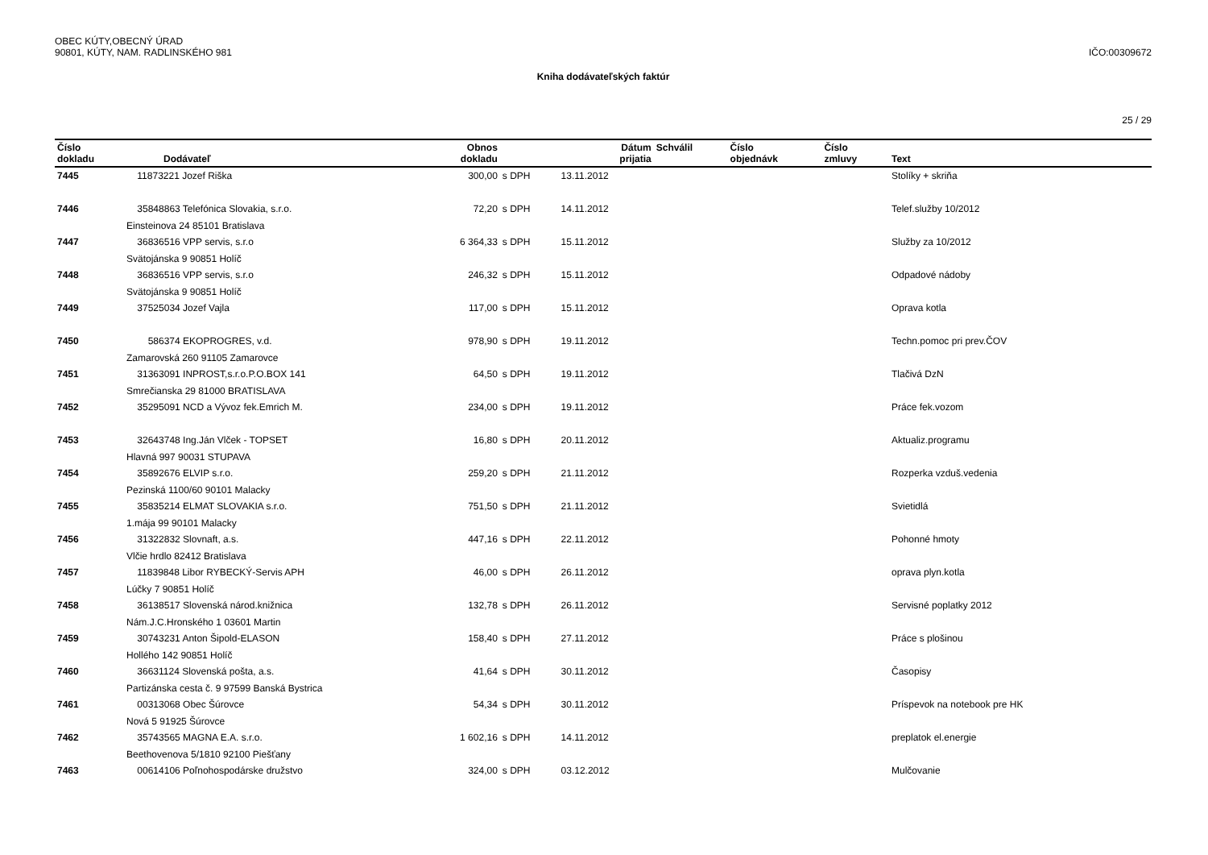OBEC KÚTY,OBECNÝ ÚRAD
90801, KÚTY, NAM. RADLINSKÉHO 981
IČO:00309672
Kniha dodávateľských faktúr
25 / 29
| Číslo dokladu | | Dodávateľ | Obnos dokladu | | Dátum prijatia | Schválil | Číslo objednávk | Číslo zmluvy | Text |
| --- | --- | --- | --- | --- | --- | --- | --- | --- | --- |
| 7445 | 11873221 Jozef Riška | | 300,00 | s DPH | 13.11.2012 | | | | Stolíky + skriňa |
| 7446 | 35848863 Telefónica Slovakia, s.r.o. | | 72,20 | s DPH | 14.11.2012 | | | | Telef.služby 10/2012 |
| | Einsteinova 24 85101 Bratislava | | | | | | | | |
| 7447 | 36836516 VPP servis, s.r.o | | 6 364,33 | s DPH | 15.11.2012 | | | | Služby za 10/2012 |
| | Svätojánska 9 90851 Holíč | | | | | | | | |
| 7448 | 36836516 VPP servis, s.r.o | | 246,32 | s DPH | 15.11.2012 | | | | Odpadové nádoby |
| | Svätojánska 9 90851 Holíč | | | | | | | | |
| 7449 | 37525034 Jozef Vajla | | 117,00 | s DPH | 15.11.2012 | | | | Oprava kotla |
| 7450 | 586374 EKOPROGRES, v.d. | | 978,90 | s DPH | 19.11.2012 | | | | Techn.pomoc pri prev.ČOV |
| | Zamarovská 260 91105 Zamarovce | | | | | | | | |
| 7451 | 31363091 INPROST,s.r.o.P.O.BOX 141 | | 64,50 | s DPH | 19.11.2012 | | | | Tlačivá DzN |
| | Smrečianska 29 81000 BRATISLAVA | | | | | | | | |
| 7452 | 35295091 NCD a Vývoz fek.Emrich M. | | 234,00 | s DPH | 19.11.2012 | | | | Práce fek.vozom |
| 7453 | 32643748 Ing.Ján Vlček - TOPSET | | 16,80 | s DPH | 20.11.2012 | | | | Aktualiz.programu |
| | Hlavná 997 90031 STUPAVA | | | | | | | | |
| 7454 | 35892676 ELVIP s.r.o. | | 259,20 | s DPH | 21.11.2012 | | | | Rozperka vzduš.vedenia |
| | Pezinská 1100/60 90101 Malacky | | | | | | | | |
| 7455 | 35835214 ELMAT SLOVAKIA s.r.o. | | 751,50 | s DPH | 21.11.2012 | | | | Svietidlá |
| | 1.mája 99 90101 Malacky | | | | | | | | |
| 7456 | 31322832 Slovnaft, a.s. | | 447,16 | s DPH | 22.11.2012 | | | | Pohonné hmoty |
| | Vlčie hrdlo 82412 Bratislava | | | | | | | | |
| 7457 | 11839848 Libor RYBECKÝ-Servis APH | | 46,00 | s DPH | 26.11.2012 | | | | oprava plyn.kotla |
| | Lúčky 7 90851 Holíč | | | | | | | | |
| 7458 | 36138517 Slovenská národ.knižnica | | 132,78 | s DPH | 26.11.2012 | | | | Servisné poplatky 2012 |
| | Nám.J.C.Hronského 1 03601 Martin | | | | | | | | |
| 7459 | 30743231 Anton Šipold-ELASON | | 158,40 | s DPH | 27.11.2012 | | | | Práce s plošinou |
| | Hollého 142 90851 Holíč | | | | | | | | |
| 7460 | 36631124 Slovenská pošta, a.s. | | 41,64 | s DPH | 30.11.2012 | | | | Časopisy |
| | Partizánska cesta č. 9 97599 Banská Bystrica | | | | | | | | |
| 7461 | 00313068 Obec Šúrovce | | 54,34 | s DPH | 30.11.2012 | | | | Príspevok na notebook pre HK |
| | Nová 5 91925 Šúrovce | | | | | | | | |
| 7462 | 35743565 MAGNA E.A. s.r.o. | | 1 602,16 | s DPH | 14.11.2012 | | | | preplatok el.energie |
| | Beethovenova 5/1810 92100 Piešťany | | | | | | | | |
| 7463 | 00614106 Poľnohospodárske družstvo | | 324,00 | s DPH | 03.12.2012 | | | | Mulčovanie |